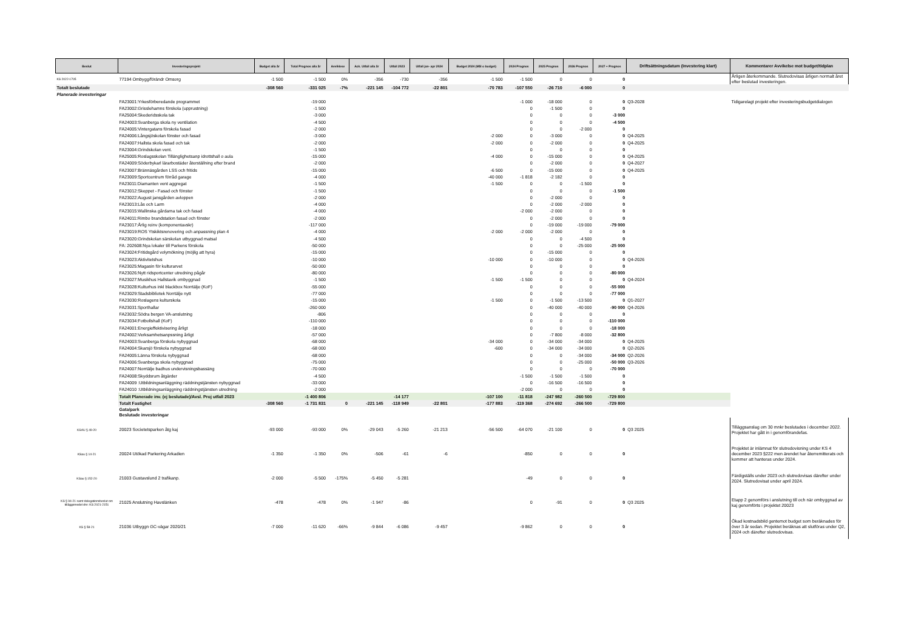| Beslut | Investeringsprojekt | Budget alla år | Total Prognos alla år | Avviklese | Ack. Utfall alla år | Utfall 2023 | Utfall jan- apr 2024 | Budget 2024 (Mål o budget) | 2024 Prognos | 2025 Prognos | 2026 Prognos | 2027 + Prognos | Driftsättningsdatum (Investering klart) | Kommentarer Avvikelse mot budget/tidplan |
| --- | --- | --- | --- | --- | --- | --- | --- | --- | --- | --- | --- | --- | --- | --- |
| KS 2022-1705 | 77194 Ombygg/förändr Omsorg | -1 500 | -1 500 | 0% | -356 | -730 | -356 | -1 500 | -1 500 | 0 | 0 | 0 | | Årligen återkommande. Slutredovisas årligen normalt året efter beslutad investeringen. |
| Totalt beslutade | | -308 560 | -331 025 | -7% | -221 145 | -104 772 | -22 801 | -70 783 | -107 550 | -26 710 | -6 000 | 0 | | |
| Planerade investeringar | | | | | | | | | | | | | | |
| | FA23001:Yrkesförberedande programmet | | -19 000 | | | | | | -1 000 | -18 000 | 0 | 0 | Q3-2028 | Tidigarelagt projekt efter investeringsbudgetdialogen |
| | FA23002:Grisslehamns förskola (upprustning) | | -1 500 | | | | | | 0 | -1 500 | 0 | 0 | | |
| | FA25004:Skederidsskola tak | | -3 000 | | | | | | 0 | 0 | 0 | -3 000 | | |
| | FA24003:Svanberga skola ny ventilation | | -4 500 | | | | | | 0 | 0 | 0 | -4 500 | | |
| | FA24005:Vintergatans förskola fasad | | -2 000 | | | | | | 0 | 0 | -2 000 | 0 | | |
| | FA24006:Långsjöskolan fönster och fasad | | -3 000 | | | | | -2 000 | 0 | -3 000 | 0 | 0 | Q4-2025 | |
| | FA24007:Hallsta skola fasad och tak | | -2 000 | | | | | -2 000 | 0 | -2 000 | 0 | 0 | Q4-2025 | |
| | FA23004:Grindskolan vent. | | -1 500 | | | | | | 0 | 0 | 0 | 0 | | |
| | FA25005:Roslagsskolan Tillänglighetsanp idrottshall o aula | | -15 000 | | | | | -4 000 | 0 | -15 000 | 0 | 0 | Q4-2025 | |
| | FA24009:Söderbykarl lärarbostäder återställning efter brand | | -2 000 | | | | | | 0 | -2 000 | 0 | 0 | Q4-2027 | |
| | FA23007:Brännäsgården LSS och fritids | | -15 000 | | | | | -6 500 | 0 | -15 000 | 0 | 0 | Q4-2025 | |
| | FA23009:Sportcentrum förråd garage | | -4 000 | | | | | -40 000 | -1 818 | -2 182 | 0 | 0 | | |
| | FA23011:Diamanten vent aggregat | | -1 500 | | | | | -1 500 | 0 | 0 | -1 500 | 0 | | |
| | FA23012:Skeppet - Fasad och fönster | | -1 500 | | | | | | 0 | 0 | 0 | -1 500 | | |
| | FA23022:August jansgården avloppen | | -2 000 | | | | | | 0 | -2 000 | 0 | 0 | | |
| | FA23013:Lås och Larm | | -4 000 | | | | | | 0 | -2 000 | -2 000 | 0 | | |
| | FA23015:Wallinska gårdarna tak och fasad | | -4 000 | | | | | | -2 000 | -2 000 | 0 | 0 | | |
| | FA24011:Rimbo brandstation fasad och fönster | | -2 000 | | | | | | 0 | -2 000 | 0 | 0 | | |
| | FA23017:Årlig reinv (komponentavskr) | | -117 000 | | | | | | 0 | -19 000 | -19 000 | -79 000 | | |
| | FA23019:ROS Ytskiktsrenovering och anpassning plan 4 | | -4 000 | | | | | -2 000 | -2 000 | -2 000 | 0 | 0 | | |
| | FA23020:Grindskolan särskolan utbyggnad matsal | | -4 500 | | | | | | 0 | 0 | -4 500 | 0 | | |
| | FA: 202608:Nya lokaler till Parkens förskola | | -50 000 | | | | | | 0 | 0 | -25 000 | -25 000 | | |
| | FA23024:Fritidsgård volymökning (möjlig att hyra) | | -15 000 | | | | | | 0 | -15 000 | 0 | 0 | | |
| | FA23023:Aktivitetshus | | -10 000 | | | | | -10 000 | 0 | -10 000 | 0 | 0 | Q4-2026 | |
| | FA23025:Magasin för kulturarvet | | -50 000 | | | | | | 0 | 0 | 0 | 0 | | |
| | FA23026:Nytt ridsportcenter utredning pågår | | -80 000 | | | | | | 0 | 0 | 0 | -80 000 | | |
| | FA23027:Musikhus Hallstavik ombyggnad | | -1 500 | | | | | -1 500 | -1 500 | 0 | 0 | 0 | Q4-2024 | |
| | FA23028:Kulturhus inkl blackbox Norrtälje (KoF) | | -55 000 | | | | | | 0 | 0 | 0 | -55 000 | | |
| | FA23029:Stadsbibliotek Norrtälje nytt | | -77 000 | | | | | | 0 | 0 | 0 | -77 000 | | |
| | FA23030:Roslagens kulturskola | | -15 000 | | | | | -1 500 | 0 | -1 500 | -13 500 | 0 | Q1-2027 | |
| | FA23031:Sporthallar | | -260 000 | | | | | | 0 | -40 000 | -40 000 | -90 000 | Q4-2026 | |
| | FA23032:Södra bergen VA-anslutning | | -806 | | | | | | 0 | 0 | 0 | 0 | | |
| | FA23034:Fotbollshall (KoF) | | -110 000 | | | | | | 0 | 0 | 0 | -110 000 | | |
| | FA24001:Energieffektivisering årligt | | -18 000 | | | | | | 0 | 0 | 0 | -18 000 | | |
| | FA24002:Verksamhetsanpssning årligt | | -57 000 | | | | | | 0 | -7 800 | -8 000 | -32 800 | | |
| | FA24003:Svanberga förskola nybyggnad | | -68 000 | | | | | -34 000 | 0 | -34 000 | -34 000 | 0 | Q4-2025 | |
| | FA24004:Skarsjö förskola nybyggnad | | -68 000 | | | | | -600 | 0 | -34 000 | -34 000 | 0 | Q2-2026 | |
| | FA24005:Länna förskola nybyggnad | | -68 000 | | | | | | 0 | 0 | -34 000 | -34 000 | Q2-2026 | |
| | FA24006:Svanberga skola nybyggnad | | -75 000 | | | | | | 0 | 0 | -25 000 | -50 000 | Q3-2026 | |
| | FA24007:Norrtälje badhus undervisningsbassäng | | -70 000 | | | | | | 0 | 0 | 0 | -70 000 | | |
| | FA24008:Skyddsrum åtgärder | | -4 500 | | | | | | -1 500 | -1 500 | -1 500 | 0 | | |
| | FA24009 :Utbildningsanläggning räddningstjänsten nybyggnad | | -33 000 | | | | | | 0 | -16 500 | -16 500 | 0 | | |
| | FA24010 :Utbildningsanläggning räddningstjänsten utredning | | -2 000 | | | | | | -2 000 | 0 | 0 | 0 | | |
| | Totalt Planerade inv. (ej beslutade)/Avsl. Proj utfall 2023 | | -1 400 806 | | | -14 177 | | -107 100 | -11 818 | -247 982 | -260 500 | -729 800 | | |
| | Totalt Fastighet | -308 560 | -1 731 831 | 0 | -221 145 | -118 949 | -22 801 | -177 883 | -119 368 | -274 692 | -266 500 | -729 800 | | |
| | Gata/park Beslutade investeringar | | | | | | | | | | | | | |
| KSAU § 49-20 | 20023 Societetsparken åtg kaj | -93 000 | -93 000 | 0% | -29 043 | -5 260 | -21 213 | -56 500 | -64 070 | -21 100 | 0 | 0 | Q3 2025 | Tilläggsanslag om 30 mnkr beslutades i december 2022. Projektet har gått in i genomförandefas. |
| KSau § 14-21 | 20024 Utökad Parkering Arkadien | -1 350 | -1 350 | 0% | -506 | -61 | -6 | | -850 | 0 | 0 | 0 | | Projektet är inlämnat för slutredovisning under KS 4 december 2023 §222 men ärendet har återremitterats och kommer att hanteras under 2024. |
| KSau § 152-20 | 21003 Gustavslund 2 trafikanp. | -2 000 | -5 500 | -175% | -5 450 | -5 281 | | | -49 | 0 | 0 | 0 | | Färdigställs under 2023 och slutredovisas därefter under 2024. Slutredovisat under april 2024. |
| KS § 94-21 samt delegationsbeslut om tilläggsmedel dnr: KS 2021-2151 | 21025 Anslutning Havslänken | -478 | -478 | 0% | -1 947 | -86 | | | 0 | -91 | 0 | 0 | Q3 2025 | Etapp 2 genomförs i anslutning till och när ombyggnad av kaj genomförts i projektet 20023 |
| KS § 58-21 | 21036 Utbyggn GC-vägar 2020/21 | -7 000 | -11 620 | -66% | -9 844 | -6 086 | -9 457 | | -9 862 | 0 | 0 | 0 | | Ökad kostnadsbild gentemot budget som beräknades för över 3 år sedan. Projektet beräknas att slutföras under Q2, 2024 och därefter slutredovisas. |